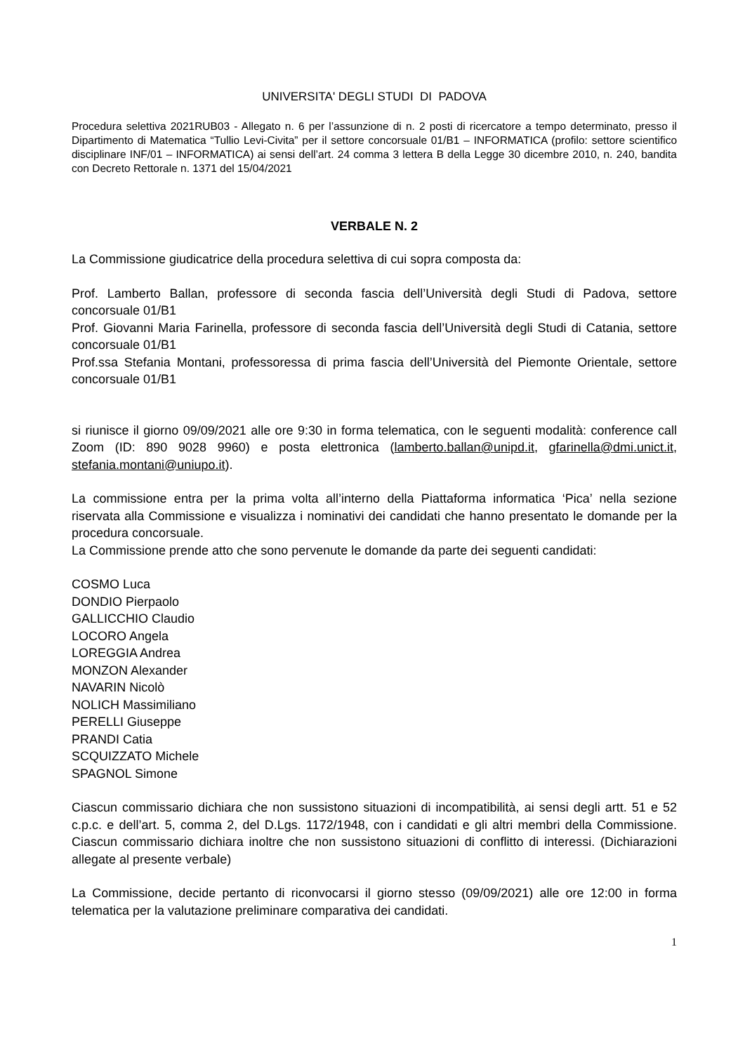UNIVERSITA' DEGLI STUDI DI PADOVA
Procedura selettiva 2021RUB03 - Allegato n. 6 per l’assunzione di n. 2 posti di ricercatore a tempo determinato, presso il Dipartimento di Matematica “Tullio Levi-Civita” per il settore concorsuale 01/B1 – INFORMATICA (profilo: settore scientifico disciplinare INF/01 – INFORMATICA) ai sensi dell’art. 24 comma 3 lettera B della Legge 30 dicembre 2010, n. 240, bandita con Decreto Rettorale n. 1371 del 15/04/2021
VERBALE N. 2
La Commissione giudicatrice della procedura selettiva di cui sopra composta da:
Prof. Lamberto Ballan, professore di seconda fascia dell’Università degli Studi di Padova, settore concorsuale 01/B1
Prof. Giovanni Maria Farinella, professore di seconda fascia dell’Università degli Studi di Catania, settore concorsuale 01/B1
Prof.ssa Stefania Montani, professoressa di prima fascia dell’Università del Piemonte Orientale, settore concorsuale 01/B1
si riunisce il giorno 09/09/2021 alle ore 9:30 in forma telematica, con le seguenti modalità: conference call Zoom (ID: 890 9028 9960) e posta elettronica (lamberto.ballan@unipd.it, gfarinella@dmi.unict.it, stefania.montani@uniupo.it).
La commissione entra per la prima volta all’interno della Piattaforma informatica ‘Pica’ nella sezione riservata alla Commissione e visualizza i nominativi dei candidati che hanno presentato le domande per la procedura concorsuale.
La Commissione prende atto che sono pervenute le domande da parte dei seguenti candidati:
COSMO Luca
DONDIO Pierpaolo
GALLICCHIO Claudio
LOCORO Angela
LOREGGIA Andrea
MONZON Alexander
NAVARIN Nicolò
NOLICH Massimiliano
PERELLI Giuseppe
PRANDI Catia
SCQUIZZATO Michele
SPAGNOL Simone
Ciascun commissario dichiara che non sussistono situazioni di incompatibilità, ai sensi degli artt. 51 e 52 c.p.c. e dell’art. 5, comma 2, del D.Lgs. 1172/1948, con i candidati e gli altri membri della Commissione. Ciascun commissario dichiara inoltre che non sussistono situazioni di conflitto di interessi. (Dichiarazioni allegate al presente verbale)
La Commissione, decide pertanto di riconvocarsi il giorno stesso (09/09/2021) alle ore 12:00 in forma telematica per la valutazione preliminare comparativa dei candidati.
1